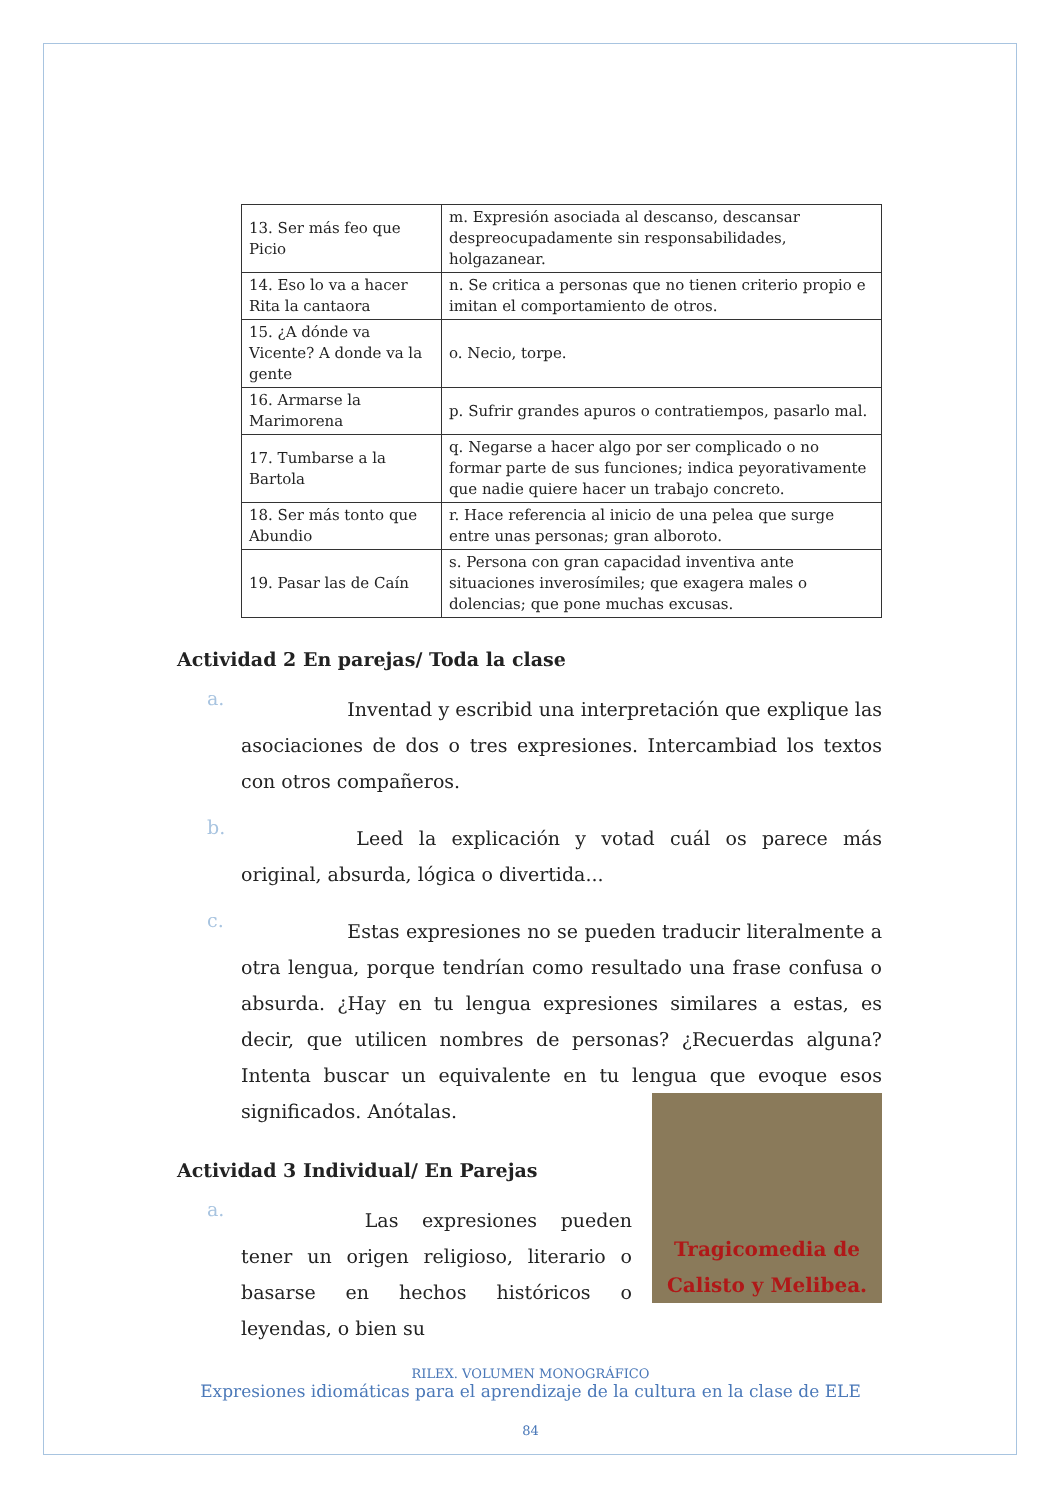| 13. Ser más feo que Picio | m. Expresión asociada al descanso, descansar despreocupadamente sin responsabilidades, holgazanear. |
| 14. Eso lo va a hacer Rita la cantaora | n. Se critica a personas que no tienen criterio propio e imitan el comportamiento de otros. |
| 15. ¿A dónde va Vicente? A donde va la gente | o. Necio, torpe. |
| 16. Armarse la Marimorena | p. Sufrir grandes apuros o contratiempos, pasarlo mal. |
| 17. Tumbarse a la Bartola | q. Negarse a hacer algo por ser complicado o no formar parte de sus funciones; indica peyorativamente que nadie quiere hacer un trabajo concreto. |
| 18. Ser más tonto que Abundio | r. Hace referencia al inicio de una pelea que surge entre unas personas; gran alboroto. |
| 19. Pasar las de Caín | s. Persona con gran capacidad inventiva ante situaciones inverosímiles; que exagera males o dolencias; que pone muchas excusas. |
Actividad 2 En parejas/ Toda la clase
a. Inventad y escribid una interpretación que explique las asociaciones de dos o tres expresiones. Intercambiad los textos con otros compañeros.
b. Leed la explicación y votad cuál os parece más original, absurda, lógica o divertida...
c. Estas expresiones no se pueden traducir literalmente a otra lengua, porque tendrían como resultado una frase confusa o absurda. ¿Hay en tu lengua expresiones similares a estas, es decir, que utilicen nombres de personas? ¿Recuerdas alguna? Intenta buscar un equivalente en tu lengua que
Tragicomedia de Calisto y Melibea.
evoque esos significados. Anótalas.
Actividad 3 Individual/ En Parejas
a. Las expresiones pueden tener un origen religioso, literario o basarse en hechos históricos o leyendas, o bien su
RILEX. VOLUMEN MONOGRÁFICO
Expresiones idiomáticas para el aprendizaje de la cultura en la clase de ELE
84